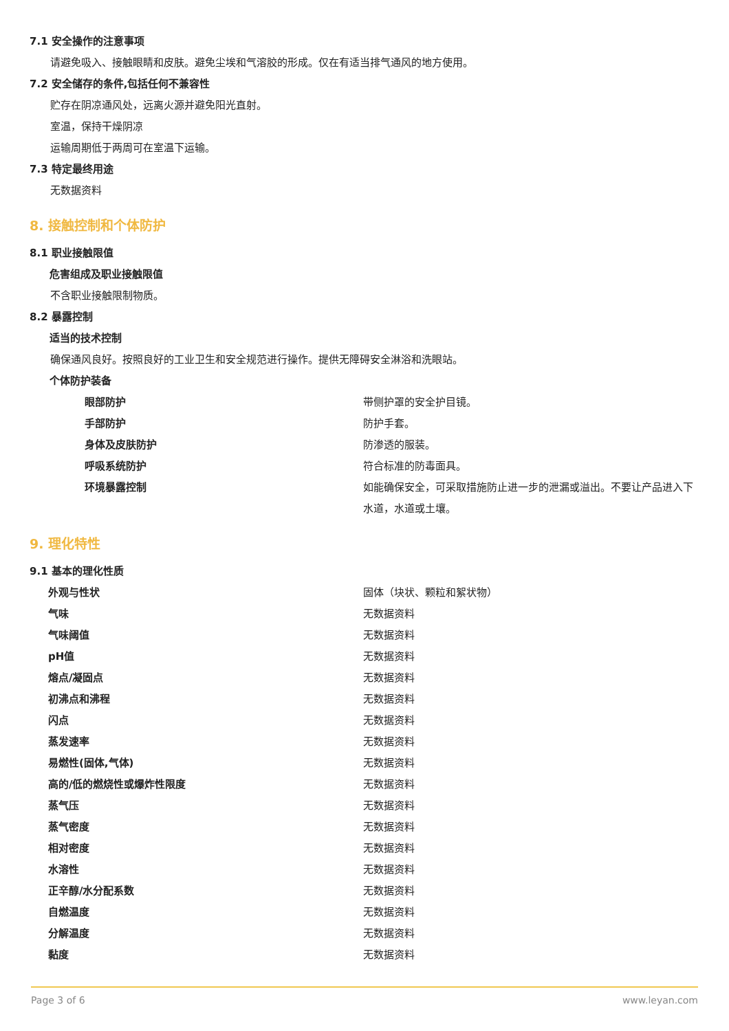7.1 安全操作的注意事项
请避免吸入、接触眼睛和皮肤。避免尘埃和气溶胶的形成。仅在有适当排气通风的地方使用。
7.2 安全储存的条件,包括任何不兼容性
贮存在阴凉通风处，远离火源并避免阳光直射。
室温，保持干燥阴凉
运输周期低于两周可在室温下运输。
7.3 特定最终用途
无数据资料
8. 接触控制和个体防护
8.1 职业接触限值
危害组成及职业接触限值
不含职业接触限制物质。
8.2 暴露控制
适当的技术控制
确保通风良好。按照良好的工业卫生和安全规范进行操作。提供无障碍安全淋浴和洗眼站。
个体防护装备
| 眼部防护 | 带侧护罩的安全护目镜。 |
| 手部防护 | 防护手套。 |
| 身体及皮肤防护 | 防渗透的服装。 |
| 呼吸系统防护 | 符合标准的防毒面具。 |
| 环境暴露控制 | 如能确保安全，可采取措施防止进一步的泄漏或溢出。不要让产品进入下水道，水道或土壤。 |
9. 理化特性
9.1 基本的理化性质
| 外观与性状 | 固体（块状、颗粒和絮状物） |
| 气味 | 无数据资料 |
| 气味阈值 | 无数据资料 |
| pH值 | 无数据资料 |
| 熔点/凝固点 | 无数据资料 |
| 初沸点和沸程 | 无数据资料 |
| 闪点 | 无数据资料 |
| 蒸发速率 | 无数据资料 |
| 易燃性(固体,气体) | 无数据资料 |
| 高的/低的燃烧性或爆炸性限度 | 无数据资料 |
| 蒸气压 | 无数据资料 |
| 蒸气密度 | 无数据资料 |
| 相对密度 | 无数据资料 |
| 水溶性 | 无数据资料 |
| 正辛醇/水分配系数 | 无数据资料 |
| 自燃温度 | 无数据资料 |
| 分解温度 | 无数据资料 |
| 黏度 | 无数据资料 |
Page 3 of 6 www.leyan.com